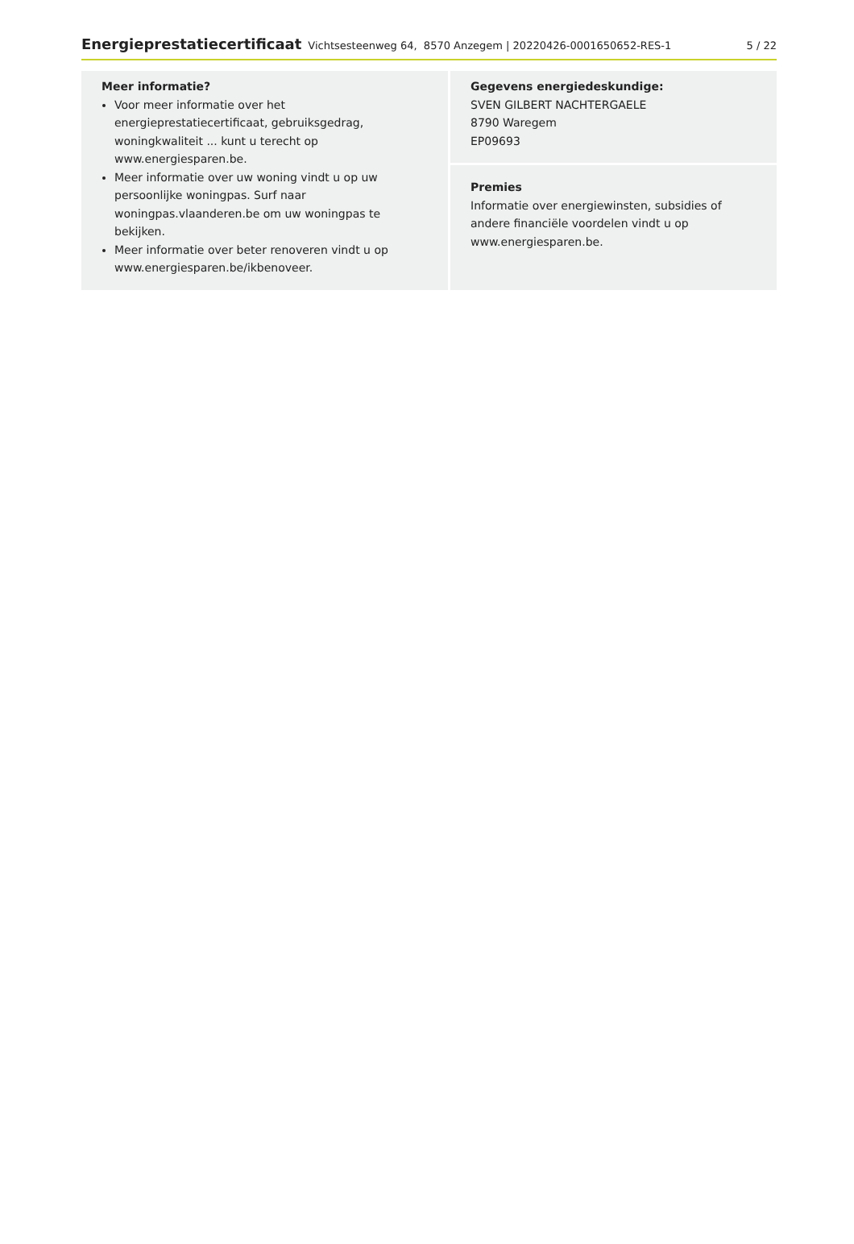Energieprestatiecertificaat Vichtsesteenweg 64, 8570 Anzegem | 20220426-0001650652-RES-1 5 / 22
Meer informatie?
Voor meer informatie over het energieprestatiecertificaat, gebruiksgedrag, woningkwaliteit ... kunt u terecht op www.energiesparen.be.
Meer informatie over uw woning vindt u op uw persoonlijke woningpas. Surf naar woningpas.vlaanderen.be om uw woningpas te bekijken.
Meer informatie over beter renoveren vindt u op www.energiesparen.be/ikbenoveer.
Gegevens energiedeskundige:
SVEN GILBERT NACHTERGAELE
8790 Waregem
EP09693
Premies
Informatie over energiewinsten, subsidies of andere financiële voordelen vindt u op www.energiesparen.be.